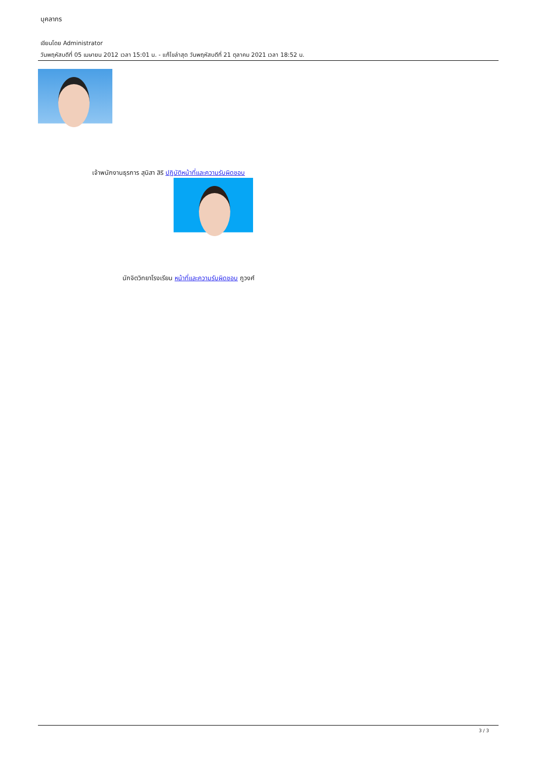บุคลากร
เขียนโดย Administrator
วันพฤหัสบดีที่ 05 เมษายน 2012 เวลา 15:01 น. - แก้ไขล่าสุด วันพฤหัสบดีที่ 21 ตุลาคม 2021 เวลา 18:52 น.
เจ้าพนักงานธุรการ สุนิสา สิริ ปฏิบัติหน้าที่และความรับผิดชอบ
นักจิตวิทยาโรงเรียน หน้าที่และความรับผิดชอบ ภูวงศ์
3 / 3